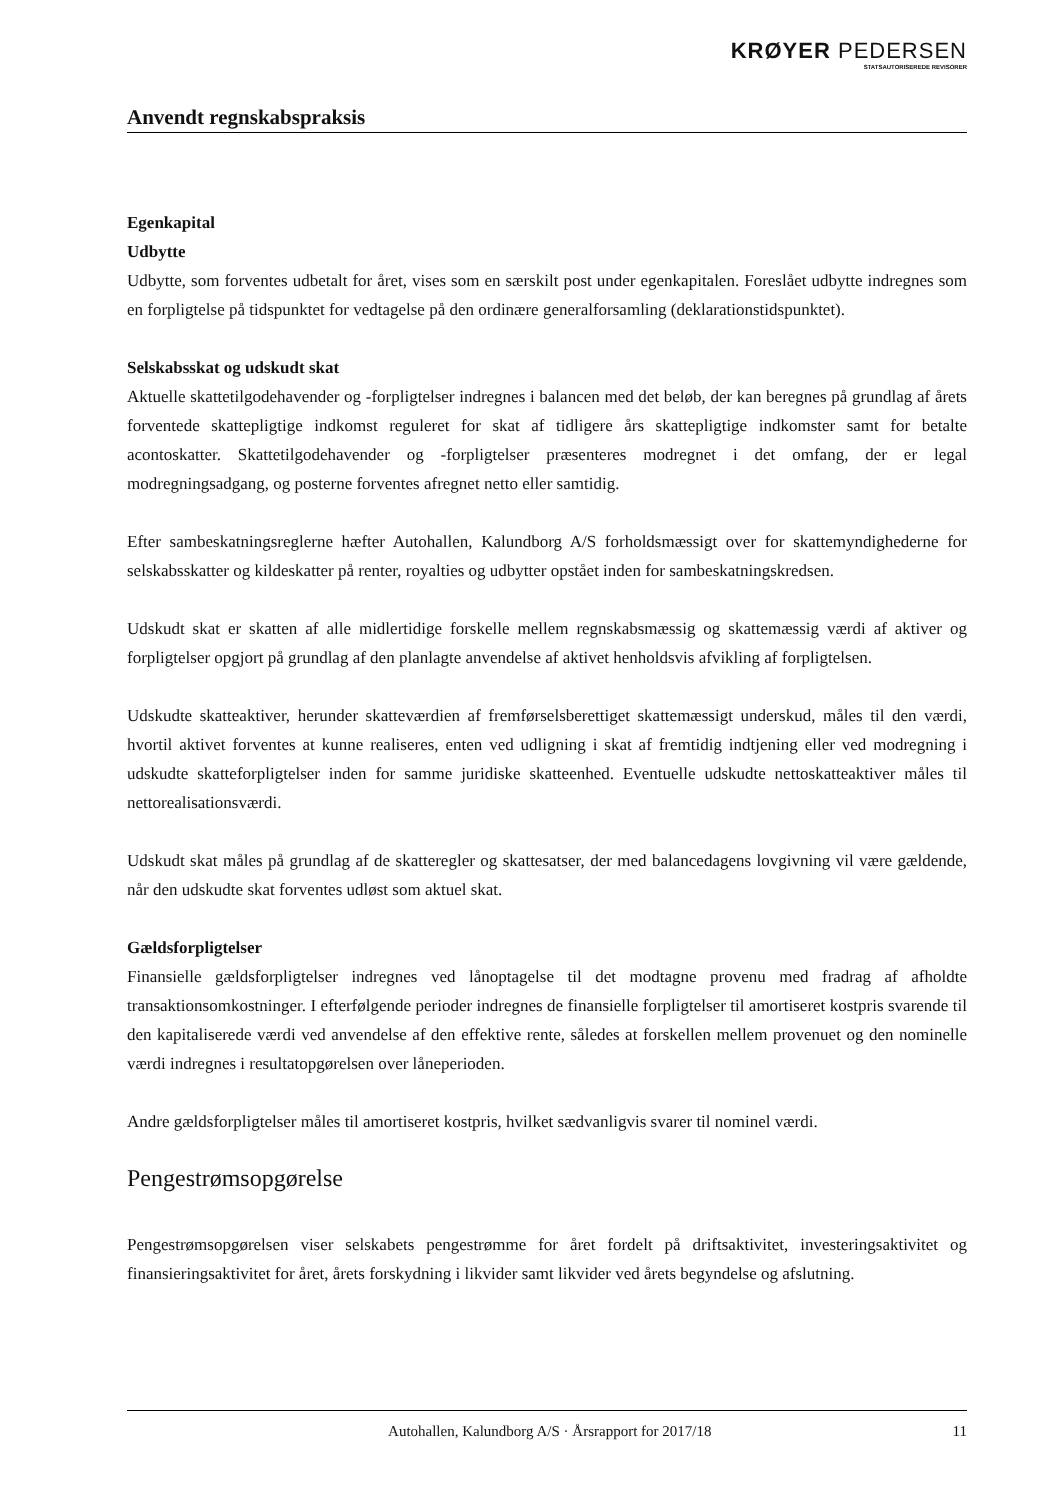KRØYER PEDERSEN
STATSAUTORISEREDE REVISORER
Anvendt regnskabspraksis
Egenkapital
Udbytte
Udbytte, som forventes udbetalt for året, vises som en særskilt post under egenkapitalen. Foreslået udbytte indregnes som en forpligtelse på tidspunktet for vedtagelse på den ordinære generalforsamling (deklarationstidspunktet).
Selskabsskat og udskudt skat
Aktuelle skattetilgodehavender og -forpligtelser indregnes i balancen med det beløb, der kan beregnes på grundlag af årets forventede skattepligtige indkomst reguleret for skat af tidligere års skattepligtige indkomster samt for betalte acontoskatter. Skattetilgodehavender og -forpligtelser præsenteres modregnet i det omfang, der er legal modregningsadgang, og posterne forventes afregnet netto eller samtidig.
Efter sambeskatningsreglerne hæfter Autohallen, Kalundborg A/S forholdsmæssigt over for skattemyndighederne for selskabsskatter og kildeskatter på renter, royalties og udbytter opstået inden for sambeskatningskredsen.
Udskudt skat er skatten af alle midlertidige forskelle mellem regnskabsmæssig og skattemæssig værdi af aktiver og forpligtelser opgjort på grundlag af den planlagte anvendelse af aktivet henholdsvis afvikling af forpligtelsen.
Udskudte skatteaktiver, herunder skatteværdien af fremførselsberettiget skattemæssigt underskud, måles til den værdi, hvortil aktivet forventes at kunne realiseres, enten ved udligning i skat af fremtidig indtjening eller ved modregning i udskudte skatteforpligtelser inden for samme juridiske skatteenhed. Eventuelle udskudte nettoskatteaktiver måles til nettorealisationsværdi.
Udskudt skat måles på grundlag af de skatteregler og skattesatser, der med balancedagens lovgivning vil være gældende, når den udskudte skat forventes udløst som aktuel skat.
Gældsforpligtelser
Finansielle gældsforpligtelser indregnes ved lånoptagelse til det modtagne provenu med fradrag af afholdte transaktionsomkostninger. I efterfølgende perioder indregnes de finansielle forpligtelser til amortiseret kostpris svarende til den kapitaliserede værdi ved anvendelse af den effektive rente, således at forskellen mellem provenuet og den nominelle værdi indregnes i resultatopgørelsen over låneperioden.
Andre gældsforpligtelser måles til amortiseret kostpris, hvilket sædvanligvis svarer til nominel værdi.
Pengestrømsopgørelse
Pengestrømsopgørelsen viser selskabets pengestrømme for året fordelt på driftsaktivitet, investeringsaktivitet og finansieringsaktivitet for året, årets forskydning i likvider samt likvider ved årets begyndelse og afslutning.
Autohallen, Kalundborg A/S · Årsrapport for 2017/18 11